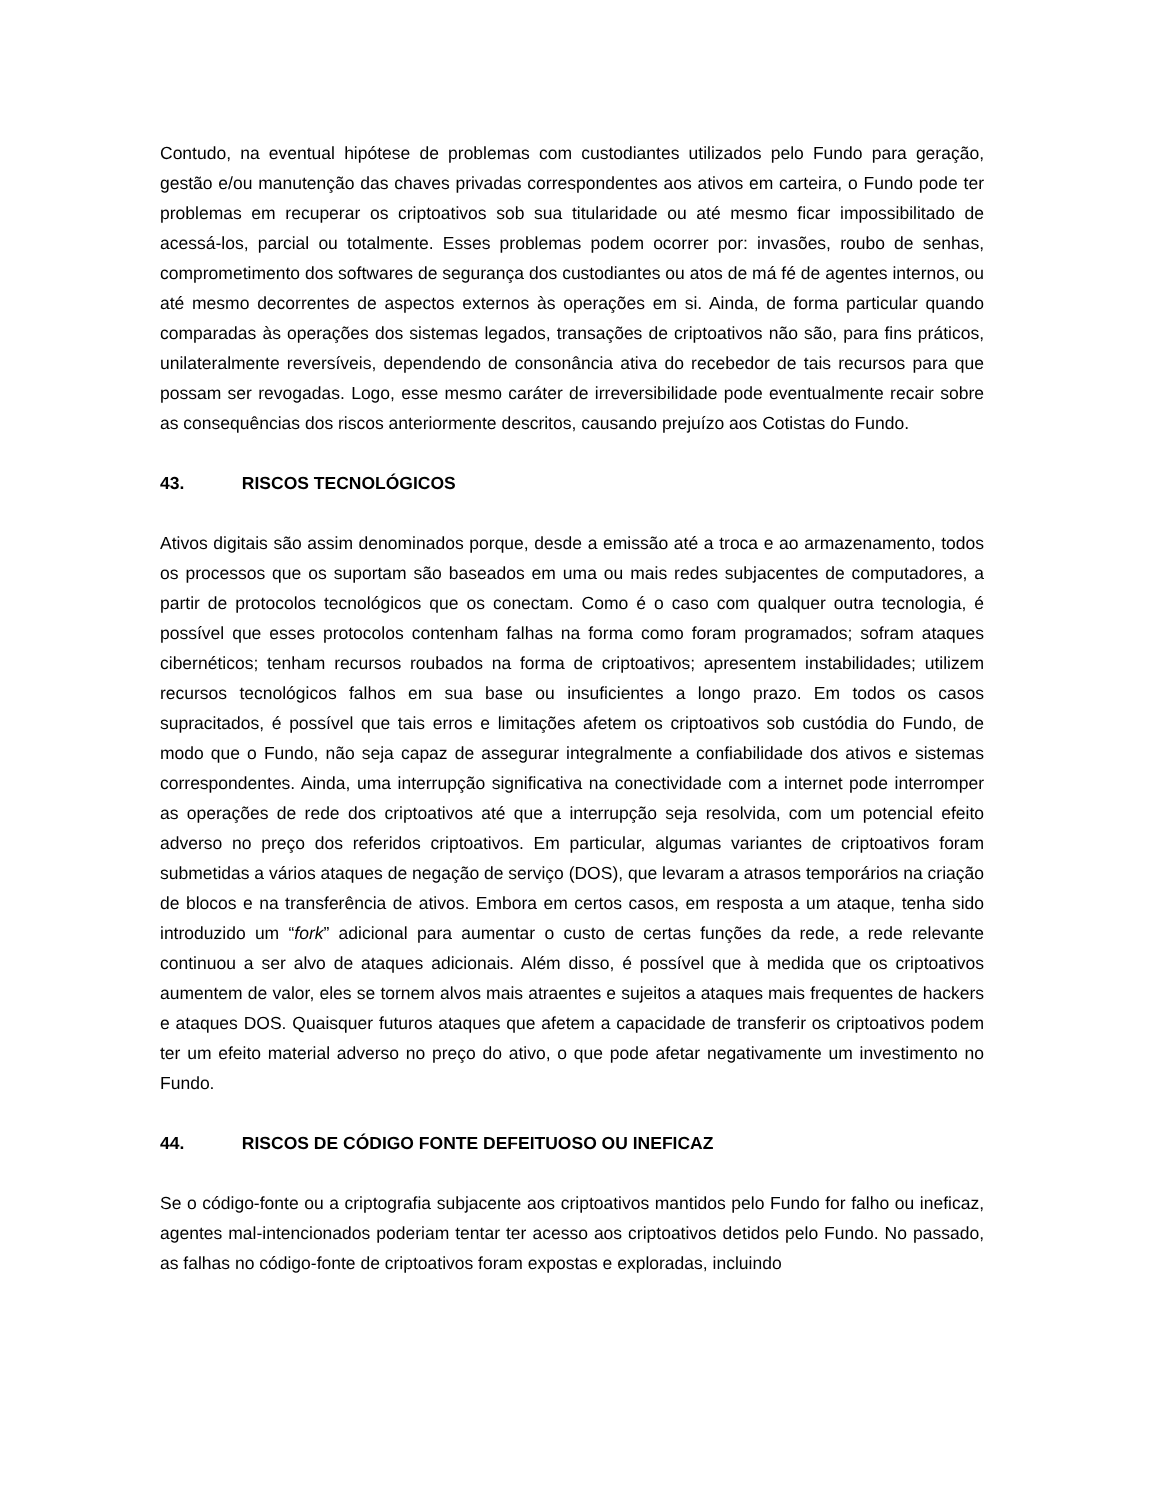Contudo, na eventual hipótese de problemas com custodiantes utilizados pelo Fundo para geração, gestão e/ou manutenção das chaves privadas correspondentes aos ativos em carteira, o Fundo pode ter problemas em recuperar os criptoativos sob sua titularidade ou até mesmo ficar impossibilitado de acessá-los, parcial ou totalmente. Esses problemas podem ocorrer por: invasões, roubo de senhas, comprometimento dos softwares de segurança dos custodiantes ou atos de má fé de agentes internos, ou até mesmo decorrentes de aspectos externos às operações em si. Ainda, de forma particular quando comparadas às operações dos sistemas legados, transações de criptoativos não são, para fins práticos, unilateralmente reversíveis, dependendo de consonância ativa do recebedor de tais recursos para que possam ser revogadas. Logo, esse mesmo caráter de irreversibilidade pode eventualmente recair sobre as consequências dos riscos anteriormente descritos, causando prejuízo aos Cotistas do Fundo.
43. RISCOS TECNOLÓGICOS
Ativos digitais são assim denominados porque, desde a emissão até a troca e ao armazenamento, todos os processos que os suportam são baseados em uma ou mais redes subjacentes de computadores, a partir de protocolos tecnológicos que os conectam. Como é o caso com qualquer outra tecnologia, é possível que esses protocolos contenham falhas na forma como foram programados; sofram ataques cibernéticos; tenham recursos roubados na forma de criptoativos; apresentem instabilidades; utilizem recursos tecnológicos falhos em sua base ou insuficientes a longo prazo. Em todos os casos supracitados, é possível que tais erros e limitações afetem os criptoativos sob custódia do Fundo, de modo que o Fundo, não seja capaz de assegurar integralmente a confiabilidade dos ativos e sistemas correspondentes. Ainda, uma interrupção significativa na conectividade com a internet pode interromper as operações de rede dos criptoativos até que a interrupção seja resolvida, com um potencial efeito adverso no preço dos referidos criptoativos. Em particular, algumas variantes de criptoativos foram submetidas a vários ataques de negação de serviço (DOS), que levaram a atrasos temporários na criação de blocos e na transferência de ativos. Embora em certos casos, em resposta a um ataque, tenha sido introduzido um “fork” adicional para aumentar o custo de certas funções da rede, a rede relevante continuou a ser alvo de ataques adicionais. Além disso, é possível que à medida que os criptoativos aumentem de valor, eles se tornem alvos mais atraentes e sujeitos a ataques mais frequentes de hackers e ataques DOS. Quaisquer futuros ataques que afetem a capacidade de transferir os criptoativos podem ter um efeito material adverso no preço do ativo, o que pode afetar negativamente um investimento no Fundo.
44. RISCOS DE CÓDIGO FONTE DEFEITUOSO OU INEFICAZ
Se o código-fonte ou a criptografia subjacente aos criptoativos mantidos pelo Fundo for falho ou ineficaz, agentes mal-intencionados poderiam tentar ter acesso aos criptoativos detidos pelo Fundo. No passado, as falhas no código-fonte de criptoativos foram expostas e exploradas, incluindo